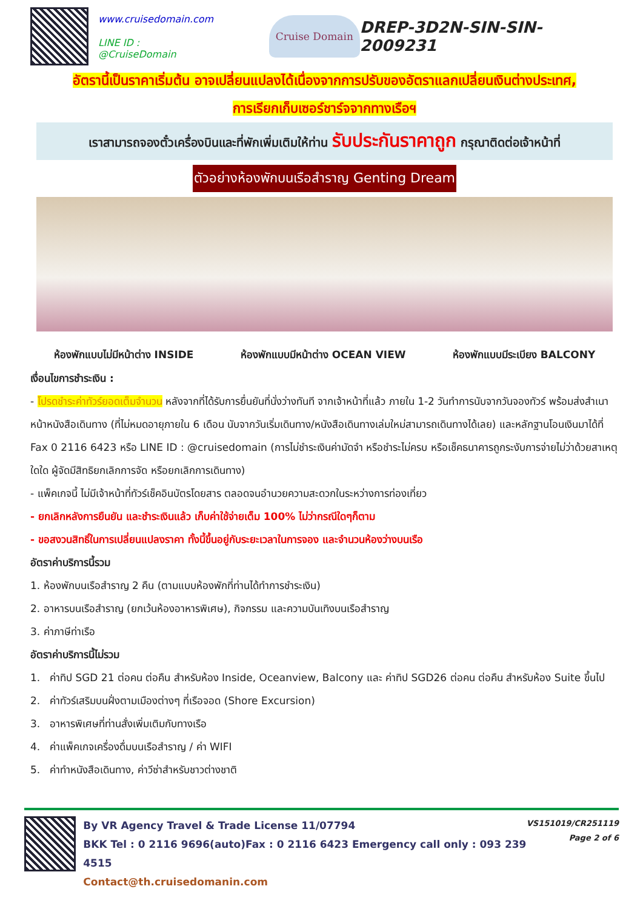www.cruisedomain.com
LINE ID : @CruiseDomain
Cruise Domain
DREP-3D2N-SIN-SIN-2009231
อัตรานี้เป็นราคาเริ่มต้น อาจเปลี่ยนแปลงได้เนื่องจากการปรับของอัตราแลกเปลี่ยนเงินต่างประเทศ,
การเรียกเก็บเซอร์ชาร์จจากทางเรือฯ
เราสามารถจองตั๋วเครื่องบินและที่พักเพิ่มเติมให้ท่าน รับประกันราคาถูก กรุณาติดต่อเจ้าหน้าที่
ตัวอย่างห้องพักบนเรือสำราญ Genting Dream
ห้องพักแบบไม่มีหน้าต่าง INSIDE ห้องพักแบบมีหน้าต่าง OCEAN VIEW ห้องพักแบบมีระเบียง BALCONY
เงื่อนไขการชำระเงิน :
- โปรดชำระค่าทัวร์ยอดเต็มจำนวน หลังจากที่ได้รับการยื่นยันที่นั่งว่างทันที จากเจ้าหน้าที่แล้ว ภายใน 1-2 วันทำการนับจากวันจองทัวร์ พร้อมส่งสำเนาหน้าหนังสือเดินทาง (ที่ไม่หมดอายุภายใน 6 เดือน นับจากวันเริ่มเดินทาง/หนังสือเดินทางเล่มใหม่สามารถเดินทางได้เลย) และหลักฐานโอนเงินมาได้ที่ Fax 0 2116 6423 หรือ LINE ID : @cruisedomain (การไม่ชำระเงินค่ามัดจำ หรือชำระไม่ครบ หรือเช็คธนาคารถูกระงับการจ่ายไม่ว่าด้วยสาเหตุใดใด ผู้จัดมีสิทธิยกเลิกการจัด หรือยกเลิกการเดินทาง)
- แพ็คเกจนี้ ไม่มีเจ้าหน้าที่ทัวร์เช็คอินบัตรโดยสาร ตลอดจนอำนวยความสะดวกในระหว่างการท่องเที่ยว
- ยกเลิกหลังการยืนยัน และชำระเงินแล้ว เก็บค่าใช้จ่ายเต็ม 100% ไม่ว่ากรณีใดๆก็ตาม
- ขอสงวนสิทธิ์ในการเปลี่ยนแปลงราคา ทั้งนี้ขึ้นอยู่กับระยะเวลาในการจอง และจำนวนห้องว่างบนเรือ
อัตราค่าบริการนี้รวม
1. ห้องพักบนเรือสำราญ 2 คืน (ตามแบบห้องพักที่ท่านได้ทำการชำระเงิน)
2. อาหารบนเรือสำราญ (ยกเว้นห้องอาหารพิเศษ), กิจกรรม และความบันเทิงบนเรือสำราญ
3. ค่าภาษีท่าเรือ
อัตราค่าบริการนี้ไม่รวม
1. ค่าทิป SGD 21 ต่อคน ต่อคืน สำหรับห้อง Inside, Oceanview, Balcony และ ค่าทิป SGD26 ต่อคน ต่อคืน สำหรับห้อง Suite ขึ้นไป
2. ค่าทัวร์เสริมบนฝั่งตามเมืองต่างๆ ที่เรือจอด (Shore Excursion)
3. อาหารพิเศษที่ท่านสั่งเพิ่มเติมกับทางเรือ
4. ค่าแพ็คเกจเครื่องดื่มบนเรือสำราญ / ค่า WIFI
5. ค่าทำหนังสือเดินทาง, ค่าวีซ่าสำหรับชาวต่างชาติ
By VR Agency Travel & Trade License 11/07794
BKK Tel : 0 2116 9696(auto)Fax : 0 2116 6423 Emergency call only : 093 239 4515
Contact@th.cruisedomanin.com
VS151019/CR251119
Page 2 of 6